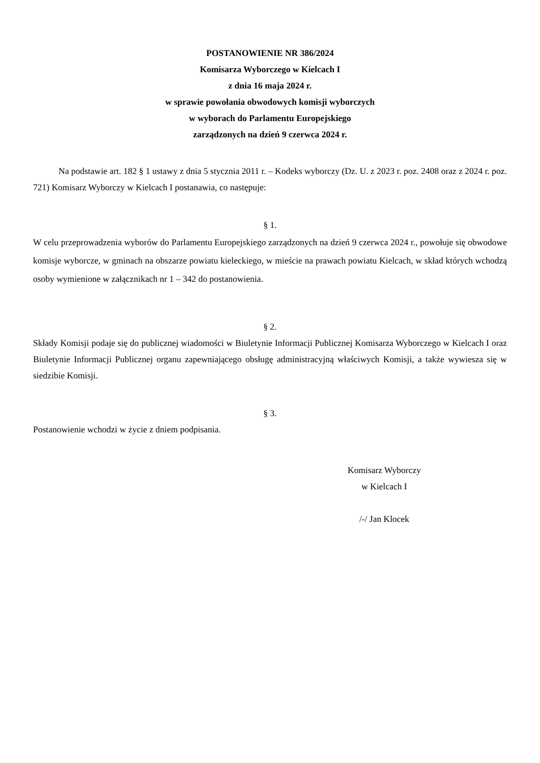POSTANOWIENIE NR 386/2024
Komisarza Wyborczego w Kielcach I
z dnia 16 maja 2024 r.
w sprawie powołania obwodowych komisji wyborczych
w wyborach do Parlamentu Europejskiego
zarządzonych na dzień 9 czerwca 2024 r.
Na podstawie art. 182 § 1 ustawy z dnia 5 stycznia 2011 r. – Kodeks wyborczy (Dz. U. z 2023 r. poz. 2408 oraz z 2024 r. poz. 721) Komisarz Wyborczy w Kielcach I postanawia, co następuje:
§ 1.
W celu przeprowadzenia wyborów do Parlamentu Europejskiego zarządzonych na dzień 9 czerwca 2024 r., powołuje się obwodowe komisje wyborcze, w gminach na obszarze powiatu kieleckiego, w mieście na prawach powiatu Kielcach, w skład których wchodzą osoby wymienione w załącznikach nr 1 – 342 do postanowienia.
§ 2.
Składy Komisji podaje się do publicznej wiadomości w Biuletynie Informacji Publicznej Komisarza Wyborczego w Kielcach I oraz Biuletynie Informacji Publicznej organu zapewniającego obsługę administracyjną właściwych Komisji, a także wywiesza się w siedzibie Komisji.
§ 3.
Postanowienie wchodzi w życie z dniem podpisania.
Komisarz Wyborczy
w Kielcach I
/-/ Jan Klocek